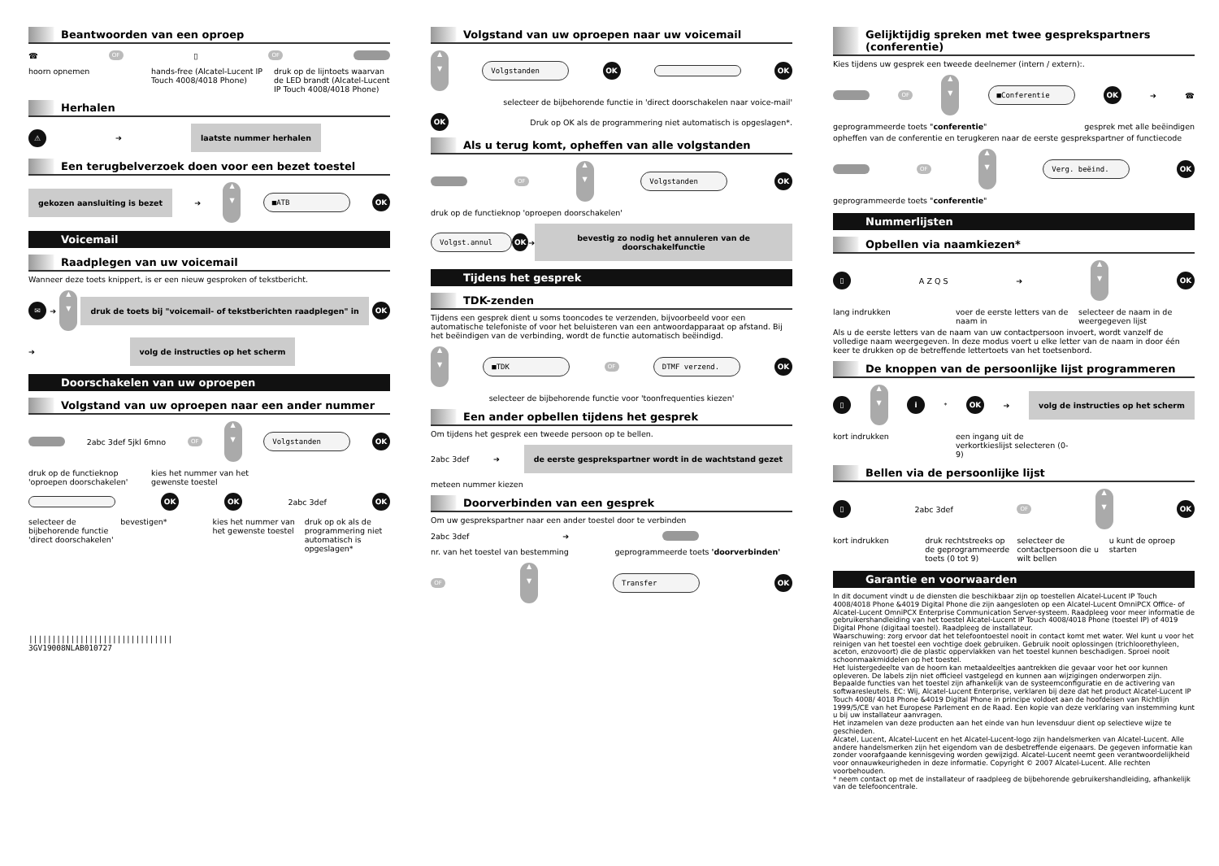Beantwoorden van een oproep
☎ OF ▯ OF
hoorn opnemen hands-free (Alcatel-Lucent IP Touch 4008/4018 Phone)
druk op de lijntoets waarvan de LED brandt (Alcatel-Lucent IP Touch 4008/4018 Phone)
Herhalen
⚠ ➔
laatste nummer herhalen
Een terugbelverzoek doen voor een bezet toestel
gekozen aansluiting is bezet
➔
▲
▼
■ATB
OK
Voicemail
Raadplegen van uw voicemail
Wanneer deze toets knippert, is er een nieuw gesproken of tekstbericht.
✉ ➔
▲
▼
druk de toets bij "voicemail- of tekstberichten raadplegen" in
OK
➔
volg de instructies op het scherm
Doorschakelen van uw oproepen
Volgstand van uw oproepen naar een ander nummer
2abc 3def 5jkl 6mno OF
▲
▼
Volgstanden
OK
druk op de functieknop 'oproepen doorschakelen'
kies het nummer van het gewenste toestel
OK OK 2abc 3def OK
selecteer de bijbehorende functie 'direct doorschakelen'
bevestigen* kies het nummer van het gewenste toestel
druk op ok als de programmering niet automatisch is opgeslagen*
|||||||||||||||||||||||||||||||
3GV19008NLAB010727
Volgstand van uw oproepen naar uw voicemail
▲
▼
Volgstanden
OK OK
selecteer de bijbehorende functie in 'direct doorschakelen naar voice-mail'
OK
Druk op OK als de programmering niet automatisch is opgeslagen*.
Als u terug komt, opheffen van alle volgstanden
OF
▲
▼
Volgstanden
OK
druk op de functieknop 'oproepen doorschakelen'
Volgst.annul
OK ➔
bevestig zo nodig het annuleren van de doorschakelfunctie
Tijdens het gesprek
TDK-zenden
Tijdens een gesprek dient u soms tooncodes te verzenden, bijvoorbeeld voor een automatische telefoniste of voor het beluisteren van een antwoordapparaat op afstand. Bij het beëindigen van de verbinding, wordt de functie automatisch beëindigd.
▲
▼
■TDK
OF
DTMF verzend.
OK
selecteer de bijbehorende functie voor 'toonfrequenties kiezen'
Een ander opbellen tijdens het gesprek
Om tijdens het gesprek een tweede persoon op te bellen.
2abc 3def ➔
de eerste gesprekspartner wordt in de wachtstand gezet
meteen nummer kiezen
Doorverbinden van een gesprek
Om uw gesprekspartner naar een ander toestel door te verbinden
2abc 3def ➔
nr. van het toestel van bestemming
geprogrammeerde toets 'doorverbinden'
OF
▲
▼
Transfer
OK
Gelijktijdig spreken met twee gesprekspartners (conferentie)
Kies tijdens uw gesprek een tweede deelnemer (intern / extern):.
OF
▲
▼
■Conferentie
OK ➔ ☎
geprogrammeerde toets "conferentie"
gesprek met alle beëindigen
opheffen van de conferentie en terugkeren naar de eerste gesprekspartner of functiecode
OF
▲
▼
Verg. beëind.
OK
geprogrammeerde toets "conferentie"
Nummerlijsten
Opbellen via naamkiezen*
▯ A Z Q S ➔
▲
▼
OK
lang indrukken voer de eerste letters van de naam in
selecteer de naam in de weergegeven lijst
Als u de eerste letters van de naam van uw contactpersoon invoert, wordt vanzelf de volledige naam weergegeven. In deze modus voert u elke letter van de naam in door één keer te drukken op de betreffende lettertoets van het toetsenbord.
De knoppen van de persoonlijke lijst programmeren
▯
▲
▼
i<sup>*</sup> OK ➔
volg de instructies op het scherm
kort indrukken een ingang uit de verkortkieslijst selecteren (0-9)
Bellen via de persoonlijke lijst
▯ 2abc 3def OF
▲
▼
OK
kort indrukken druk rechtstreeks op de geprogrammeerde toets (0 tot 9)
selecteer de contactpersoon die u wilt bellen
u kunt de oproep starten
Garantie en voorwaarden
In dit document vindt u de diensten die beschikbaar zijn op toestellen Alcatel-Lucent IP Touch 4008/4018 Phone &4019 Digital Phone die zijn aangesloten op een Alcatel-Lucent OmniPCX Office- of Alcatel-Lucent OmniPCX Enterprise Communication Server-systeem. Raadpleeg voor meer informatie de gebruikershandleiding van het toestel Alcatel-Lucent IP Touch 4008/4018 Phone (toestel IP) of 4019 Digital Phone (digitaal toestel). Raadpleeg de installateur.
Waarschuwing: zorg ervoor dat het telefoontoestel nooit in contact komt met water. Wel kunt u voor het reinigen van het toestel een vochtige doek gebruiken. Gebruik nooit oplossingen (trichloorethyleen, aceton, enzovoort) die de plastic oppervlakken van het toestel kunnen beschadigen. Sproei nooit schoonmaakmiddelen op het toestel.
Het luistergedeelte van de hoorn kan metaaldeeltjes aantrekken die gevaar voor het oor kunnen opleveren. De labels zijn niet officieel vastgelegd en kunnen aan wijzigingen onderworpen zijn. Bepaalde functies van het toestel zijn afhankelijk van de systeemconfiguratie en de activering van softwaresleutels. EC: Wij, Alcatel-Lucent Enterprise, verklaren bij deze dat het product Alcatel-Lucent IP Touch 4008/ 4018 Phone &4019 Digital Phone in principe voldoet aan de hoofdeisen van Richtlijn 1999/5/CE van het Europese Parlement en de Raad. Een kopie van deze verklaring van instemming kunt u bij uw installateur aanvragen.
Het inzamelen van deze producten aan het einde van hun levensduur dient op selectieve wijze te geschieden.
Alcatel, Lucent, Alcatel-Lucent en het Alcatel-Lucent-logo zijn handelsmerken van Alcatel-Lucent. Alle andere handelsmerken zijn het eigendom van de desbetreffende eigenaars. De gegeven informatie kan zonder voorafgaande kennisgeving worden gewijzigd. Alcatel-Lucent neemt geen verantwoordelijkheid voor onnauwkeurigheden in deze informatie. Copyright © 2007 Alcatel-Lucent. Alle rechten voorbehouden.
* neem contact op met de installateur of raadpleeg de bijbehorende gebruikershandleiding, afhankelijk van de telefooncentrale.